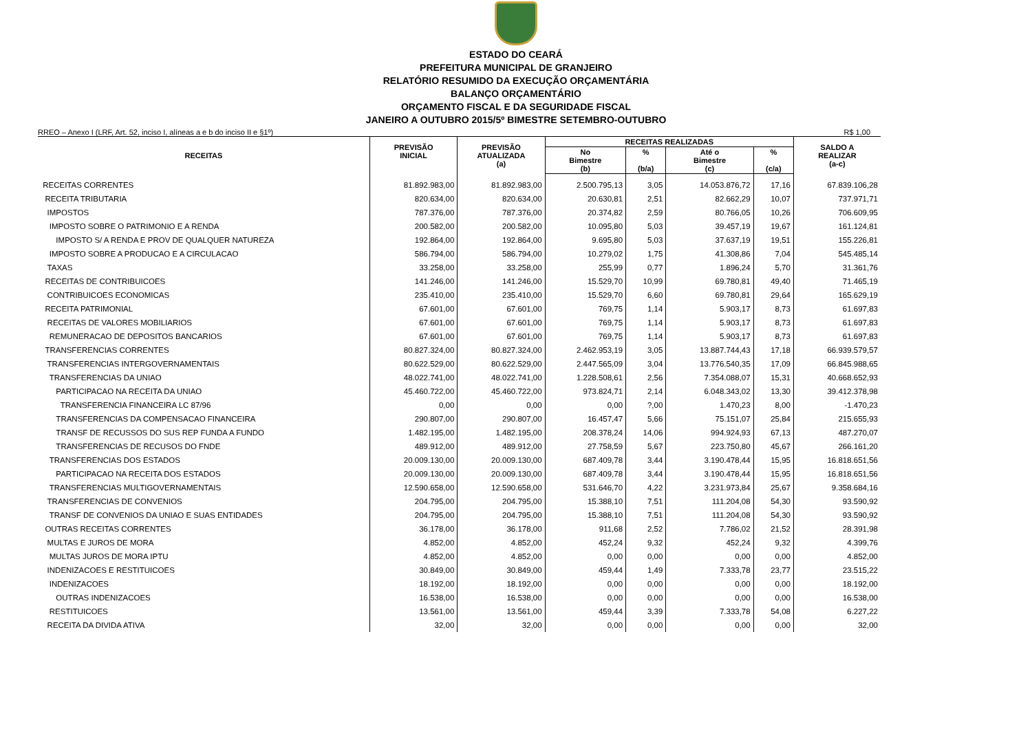ESTADO DO CEARÁ
PREFEITURA MUNICIPAL DE GRANJEIRO
RELATÓRIO RESUMIDO DA EXECUÇÃO ORÇAMENTÁRIA
BALANÇO ORÇAMENTÁRIO
ORÇAMENTO FISCAL E DA SEGURIDADE FISCAL
JANEIRO A OUTUBRO 2015/5º BIMESTRE SETEMBRO-OUTUBRO
RREO – Anexo I (LRF, Art. 52, inciso I, alíneas a e b do inciso II e §1º) R$ 1,00
| RECEITAS | PREVISÃO INICIAL | PREVISÃO ATUALIZADA (a) | RECEITAS REALIZADAS | | | | SALDO A REALIZAR (a-c) |
| --- | --- | --- | --- | --- | --- | --- | --- |
| | | | No Bimestre (b) | % (b/a) | Até o Bimestre (c) | % (c/a) | |
| RECEITAS CORRENTES | 81.892.983,00 | 81.892.983,00 | 2.500.795,13 | 3,05 | 14.053.876,72 | 17,16 | 67.839.106,28 |
| RECEITA TRIBUTARIA | 820.634,00 | 820.634,00 | 20.630,81 | 2,51 | 82.662,29 | 10,07 | 737.971,71 |
| IMPOSTOS | 787.376,00 | 787.376,00 | 20.374,82 | 2,59 | 80.766,05 | 10,26 | 706.609,95 |
| IMPOSTO SOBRE O PATRIMONIO E A RENDA | 200.582,00 | 200.582,00 | 10.095,80 | 5,03 | 39.457,19 | 19,67 | 161.124,81 |
| IMPOSTO S/ A RENDA E PROV DE QUALQUER NATUREZA | 192.864,00 | 192.864,00 | 9.695,80 | 5,03 | 37.637,19 | 19,51 | 155.226,81 |
| IMPOSTO SOBRE A PRODUCAO E A CIRCULACAO | 586.794,00 | 586.794,00 | 10.279,02 | 1,75 | 41.308,86 | 7,04 | 545.485,14 |
| TAXAS | 33.258,00 | 33.258,00 | 255,99 | 0,77 | 1.896,24 | 5,70 | 31.361,76 |
| RECEITAS DE CONTRIBUICOES | 141.246,00 | 141.246,00 | 15.529,70 | 10,99 | 69.780,81 | 49,40 | 71.465,19 |
| CONTRIBUICOES ECONOMICAS | 235.410,00 | 235.410,00 | 15.529,70 | 6,60 | 69.780,81 | 29,64 | 165.629,19 |
| RECEITA PATRIMONIAL | 67.601,00 | 67.601,00 | 769,75 | 1,14 | 5.903,17 | 8,73 | 61.697,83 |
| RECEITAS DE VALORES MOBILIARIOS | 67.601,00 | 67.601,00 | 769,75 | 1,14 | 5.903,17 | 8,73 | 61.697,83 |
| REMUNERACAO DE DEPOSITOS BANCARIOS | 67.601,00 | 67.601,00 | 769,75 | 1,14 | 5.903,17 | 8,73 | 61.697,83 |
| TRANSFERENCIAS CORRENTES | 80.827.324,00 | 80.827.324,00 | 2.462.953,19 | 3,05 | 13.887.744,43 | 17,18 | 66.939.579,57 |
| TRANSFERENCIAS INTERGOVERNAMENTAIS | 80.622.529,00 | 80.622.529,00 | 2.447.565,09 | 3,04 | 13.776.540,35 | 17,09 | 66.845.988,65 |
| TRANSFERENCIAS DA UNIAO | 48.022.741,00 | 48.022.741,00 | 1.228.508,61 | 2,56 | 7.354.088,07 | 15,31 | 40.668.652,93 |
| PARTICIPACAO NA RECEITA DA UNIAO | 45.460.722,00 | 45.460.722,00 | 973.824,71 | 2,14 | 6.048.343,02 | 13,30 | 39.412.378,98 |
| TRANSFERENCIA FINANCEIRA LC 87/96 | 0,00 | 0,00 | 0,00 | ?,00 | 1.470,23 | 8,00 | -1.470,23 |
| TRANSFERENCIAS DA COMPENSACAO FINANCEIRA | 290.807,00 | 290.807,00 | 16.457,47 | 5,66 | 75.151,07 | 25,84 | 215.655,93 |
| TRANSF DE RECUSSOS DO SUS REP FUNDA A FUNDO | 1.482.195,00 | 1.482.195,00 | 208.378,24 | 14,06 | 994.924,93 | 67,13 | 487.270,07 |
| TRANSFERENCIAS DE RECUSOS DO FNDE | 489.912,00 | 489.912,00 | 27.758,59 | 5,67 | 223.750,80 | 45,67 | 266.161,20 |
| TRANSFERENCIAS DOS ESTADOS | 20.009.130,00 | 20.009.130,00 | 687.409,78 | 3,44 | 3.190.478,44 | 15,95 | 16.818.651,56 |
| PARTICIPACAO NA RECEITA DOS ESTADOS | 20.009.130,00 | 20.009.130,00 | 687.409,78 | 3,44 | 3.190.478,44 | 15,95 | 16.818.651,56 |
| TRANSFERENCIAS MULTIGOVERNAMENTAIS | 12.590.658,00 | 12.590.658,00 | 531.646,70 | 4,22 | 3.231.973,84 | 25,67 | 9.358.684,16 |
| TRANSFERENCIAS DE CONVENIOS | 204.795,00 | 204.795,00 | 15.388,10 | 7,51 | 111.204,08 | 54,30 | 93.590,92 |
| TRANSF DE CONVENIOS DA UNIAO E SUAS ENTIDADES | 204.795,00 | 204.795,00 | 15.388,10 | 7,51 | 111.204,08 | 54,30 | 93.590,92 |
| OUTRAS RECEITAS CORRENTES | 36.178,00 | 36.178,00 | 911,68 | 2,52 | 7.786,02 | 21,52 | 28.391,98 |
| MULTAS E JUROS DE MORA | 4.852,00 | 4.852,00 | 452,24 | 9,32 | 452,24 | 9,32 | 4.399,76 |
| MULTAS JUROS DE MORA IPTU | 4.852,00 | 4.852,00 | 0,00 | 0,00 | 0,00 | 0,00 | 4.852,00 |
| INDENIZACOES E RESTITUICOES | 30.849,00 | 30.849,00 | 459,44 | 1,49 | 7.333,78 | 23,77 | 23.515,22 |
| INDENIZACOES | 18.192,00 | 18.192,00 | 0,00 | 0,00 | 0,00 | 0,00 | 18.192,00 |
| OUTRAS INDENIZACOES | 16.538,00 | 16.538,00 | 0,00 | 0,00 | 0,00 | 0,00 | 16.538,00 |
| RESTITUICOES | 13.561,00 | 13.561,00 | 459,44 | 3,39 | 7.333,78 | 54,08 | 6.227,22 |
| RECEITA DA DIVIDA ATIVA | 32,00 | 32,00 | 0,00 | 0,00 | 0,00 | 0,00 | 32,00 |